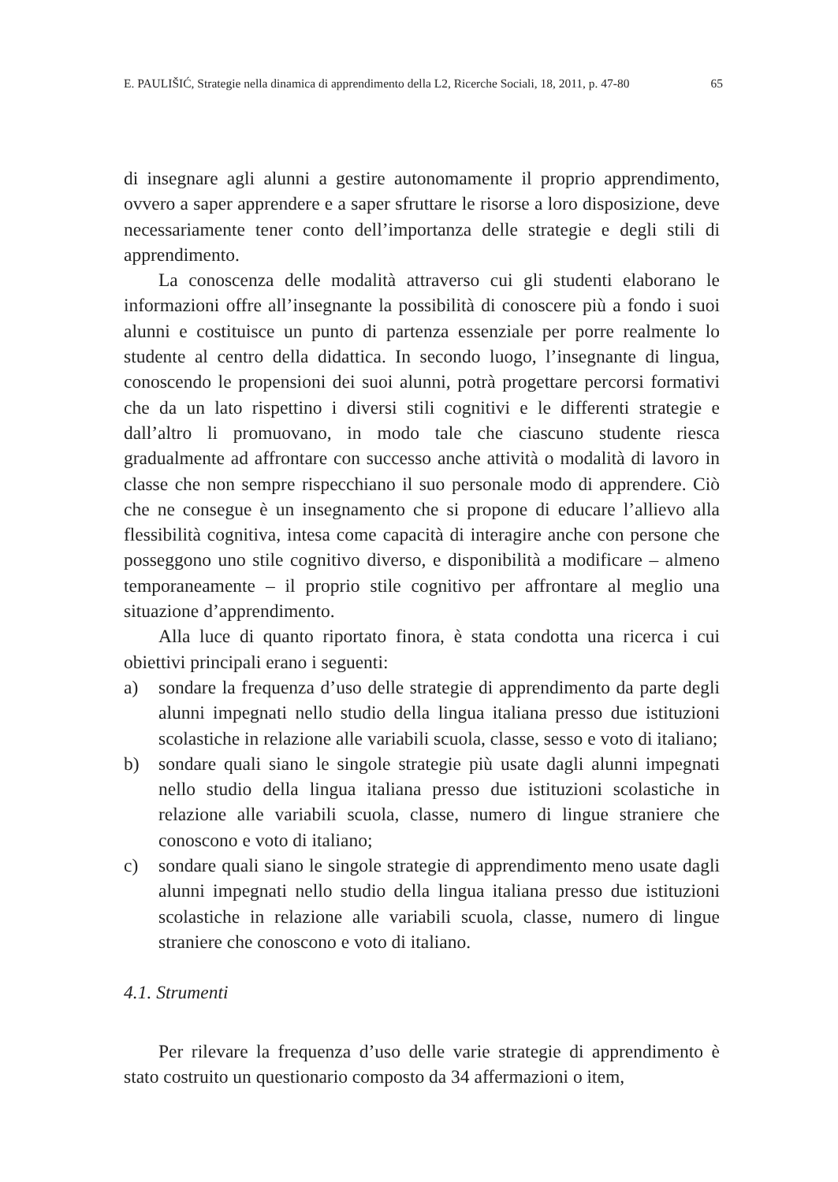E. PAULIŠIĆ, Strategie nella dinamica di apprendimento della L2, Ricerche Sociali, 18, 2011, p. 47-80 65
di insegnare agli alunni a gestire autonomamente il proprio apprendimento, ovvero a saper apprendere e a saper sfruttare le risorse a loro disposizione, deve necessariamente tener conto dell’importanza delle strategie e degli stili di apprendimento.
La conoscenza delle modalità attraverso cui gli studenti elaborano le informazioni offre all’insegnante la possibilità di conoscere più a fondo i suoi alunni e costituisce un punto di partenza essenziale per porre realmente lo studente al centro della didattica. In secondo luogo, l’insegnante di lingua, conoscendo le propensioni dei suoi alunni, potrà progettare percorsi formativi che da un lato rispettino i diversi stili cognitivi e le differenti strategie e dall’altro li promuovano, in modo tale che ciascuno studente riesca gradualmente ad affrontare con successo anche attività o modalità di lavoro in classe che non sempre rispecchiano il suo personale modo di apprendere. Ciò che ne consegue è un insegnamento che si propone di educare l’allievo alla flessibilità cognitiva, intesa come capacità di interagire anche con persone che posseggono uno stile cognitivo diverso, e disponibilità a modificare – almeno temporaneamente – il proprio stile cognitivo per affrontare al meglio una situazione d’apprendimento.
Alla luce di quanto riportato finora, è stata condotta una ricerca i cui obiettivi principali erano i seguenti:
a) sondare la frequenza d’uso delle strategie di apprendimento da parte degli alunni impegnati nello studio della lingua italiana presso due istituzioni scolastiche in relazione alle variabili scuola, classe, sesso e voto di italiano;
b) sondare quali siano le singole strategie più usate dagli alunni impegnati nello studio della lingua italiana presso due istituzioni scolastiche in relazione alle variabili scuola, classe, numero di lingue straniere che conoscono e voto di italiano;
c) sondare quali siano le singole strategie di apprendimento meno usate dagli alunni impegnati nello studio della lingua italiana presso due istituzioni scolastiche in relazione alle variabili scuola, classe, numero di lingue straniere che conoscono e voto di italiano.
4.1. Strumenti
Per rilevare la frequenza d’uso delle varie strategie di apprendimento è stato costruito un questionario composto da 34 affermazioni o item,